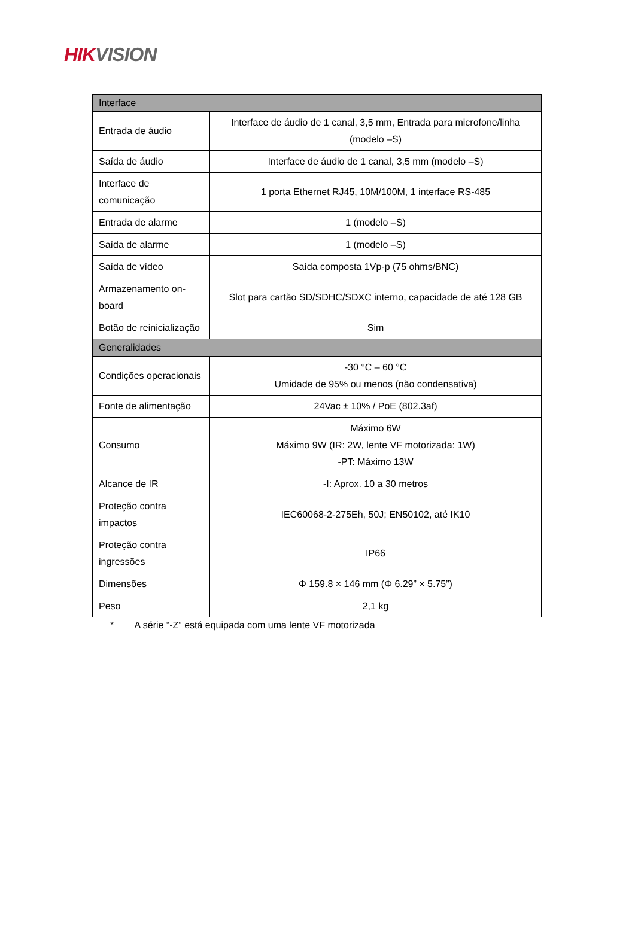HIK VISION
| Interface | |
| Entrada de áudio | Interface de áudio de 1 canal, 3,5 mm, Entrada para microfone/linha (modelo –S) |
| Saída de áudio | Interface de áudio de 1 canal, 3,5 mm (modelo –S) |
| Interface de comunicação | 1 porta Ethernet RJ45, 10M/100M, 1 interface RS-485 |
| Entrada de alarme | 1 (modelo –S) |
| Saída de alarme | 1 (modelo –S) |
| Saída de vídeo | Saída composta 1Vp-p (75 ohms/BNC) |
| Armazenamento on-board | Slot para cartão SD/SDHC/SDXC interno, capacidade de até 128 GB |
| Botão de reinicialização | Sim |
| Generalidades | |
| Condições operacionais | -30 °C – 60 °C Umidade de 95% ou menos (não condensativa) |
| Fonte de alimentação | 24Vac ± 10% / PoE (802.3af) |
| Consumo | Máximo 6W Máximo 9W (IR: 2W, lente VF motorizada: 1W) -PT: Máximo 13W |
| Alcance de IR | -I: Aprox. 10 a 30 metros |
| Proteção contra impactos | IEC60068-2-275Eh, 50J; EN50102, até IK10 |
| Proteção contra ingressões | IP66 |
| Dimensões | Φ 159.8 × 146 mm (Φ 6.29” × 5.75”) |
| Peso | 2,1 kg |
* A série “-Z” está equipada com uma lente VF motorizada